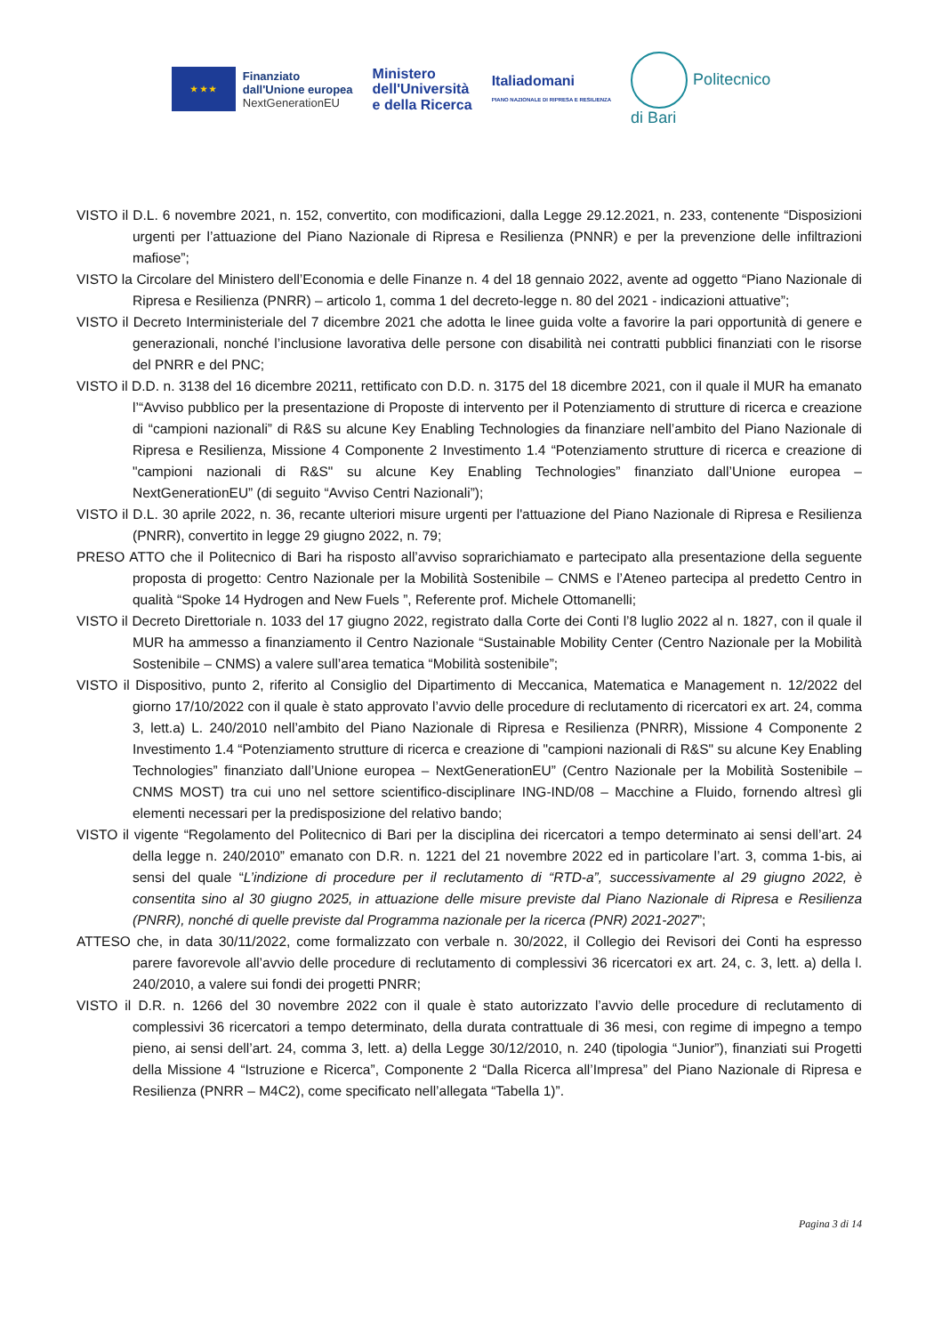★ ★ ★
Finanziato
dall'Unione europea
NextGenerationEU
Ministero
dell'Università
e della Ricerca
Italiadomani
PIANO NAZIONALE DI RIPRESA E RESILIENZA
Politecnico
di Bari
VISTO il D.L. 6 novembre 2021, n. 152, convertito, con modificazioni, dalla Legge 29.12.2021, n. 233, contenente “Disposizioni urgenti per l’attuazione del Piano Nazionale di Ripresa e Resilienza (PNNR) e per la prevenzione delle infiltrazioni mafiose”;
VISTO la Circolare del Ministero dell’Economia e delle Finanze n. 4 del 18 gennaio 2022, avente ad oggetto “Piano Nazionale di Ripresa e Resilienza (PNRR) – articolo 1, comma 1 del decreto-legge n. 80 del 2021 - indicazioni attuative”;
VISTO il Decreto Interministeriale del 7 dicembre 2021 che adotta le linee guida volte a favorire la pari opportunità di genere e generazionali, nonché l’inclusione lavorativa delle persone con disabilità nei contratti pubblici finanziati con le risorse del PNRR e del PNC;
VISTO il D.D. n. 3138 del 16 dicembre 20211, rettificato con D.D. n. 3175 del 18 dicembre 2021, con il quale il MUR ha emanato l’“Avviso pubblico per la presentazione di Proposte di intervento per il Potenziamento di strutture di ricerca e creazione di “campioni nazionali” di R&S su alcune Key Enabling Technologies da finanziare nell’ambito del Piano Nazionale di Ripresa e Resilienza, Missione 4 Componente 2 Investimento 1.4 “Potenziamento strutture di ricerca e creazione di "campioni nazionali di R&S" su alcune Key Enabling Technologies” finanziato dall’Unione europea – NextGenerationEU” (di seguito “Avviso Centri Nazionali”);
VISTO il D.L. 30 aprile 2022, n. 36, recante ulteriori misure urgenti per l'attuazione del Piano Nazionale di Ripresa e Resilienza (PNRR), convertito in legge 29 giugno 2022, n. 79;
PRESO ATTO che il Politecnico di Bari ha risposto all’avviso soprarichiamato e partecipato alla presentazione della seguente proposta di progetto: Centro Nazionale per la Mobilità Sostenibile – CNMS e l’Ateneo partecipa al predetto Centro in qualità “Spoke 14 Hydrogen and New Fuels ”, Referente prof. Michele Ottomanelli;
VISTO il Decreto Direttoriale n. 1033 del 17 giugno 2022, registrato dalla Corte dei Conti l’8 luglio 2022 al n. 1827, con il quale il MUR ha ammesso a finanziamento il Centro Nazionale “Sustainable Mobility Center (Centro Nazionale per la Mobilità Sostenibile – CNMS) a valere sull’area tematica “Mobilità sostenibile”;
VISTO il Dispositivo, punto 2, riferito al Consiglio del Dipartimento di Meccanica, Matematica e Management n. 12/2022 del giorno 17/10/2022 con il quale è stato approvato l’avvio delle procedure di reclutamento di ricercatori ex art. 24, comma 3, lett.a) L. 240/2010 nell’ambito del Piano Nazionale di Ripresa e Resilienza (PNRR), Missione 4 Componente 2 Investimento 1.4 “Potenziamento strutture di ricerca e creazione di "campioni nazionali di R&S" su alcune Key Enabling Technologies” finanziato dall’Unione europea – NextGenerationEU” (Centro Nazionale per la Mobilità Sostenibile – CNMS MOST) tra cui uno nel settore scientifico-disciplinare ING-IND/08 – Macchine a Fluido, fornendo altresì gli elementi necessari per la predisposizione del relativo bando;
VISTO il vigente “Regolamento del Politecnico di Bari per la disciplina dei ricercatori a tempo determinato ai sensi dell’art. 24 della legge n. 240/2010” emanato con D.R. n. 1221 del 21 novembre 2022 ed in particolare l’art. 3, comma 1-bis, ai sensi del quale “L’indizione di procedure per il reclutamento di “RTD-a”, successivamente al 29 giugno 2022, è consentita sino al 30 giugno 2025, in attuazione delle misure previste dal Piano Nazionale di Ripresa e Resilienza (PNRR), nonché di quelle previste dal Programma nazionale per la ricerca (PNR) 2021-2027”;
ATTESO che, in data 30/11/2022, come formalizzato con verbale n. 30/2022, il Collegio dei Revisori dei Conti ha espresso parere favorevole all’avvio delle procedure di reclutamento di complessivi 36 ricercatori ex art. 24, c. 3, lett. a) della l. 240/2010, a valere sui fondi dei progetti PNRR;
VISTO il D.R. n. 1266 del 30 novembre 2022 con il quale è stato autorizzato l’avvio delle procedure di reclutamento di complessivi 36 ricercatori a tempo determinato, della durata contrattuale di 36 mesi, con regime di impegno a tempo pieno, ai sensi dell’art. 24, comma 3, lett. a) della Legge 30/12/2010, n. 240 (tipologia “Junior”), finanziati sui Progetti della Missione 4 “Istruzione e Ricerca”, Componente 2 “Dalla Ricerca all’Impresa” del Piano Nazionale di Ripresa e Resilienza (PNRR – M4C2), come specificato nell’allegata “Tabella 1)”.
Pagina 3 di 14